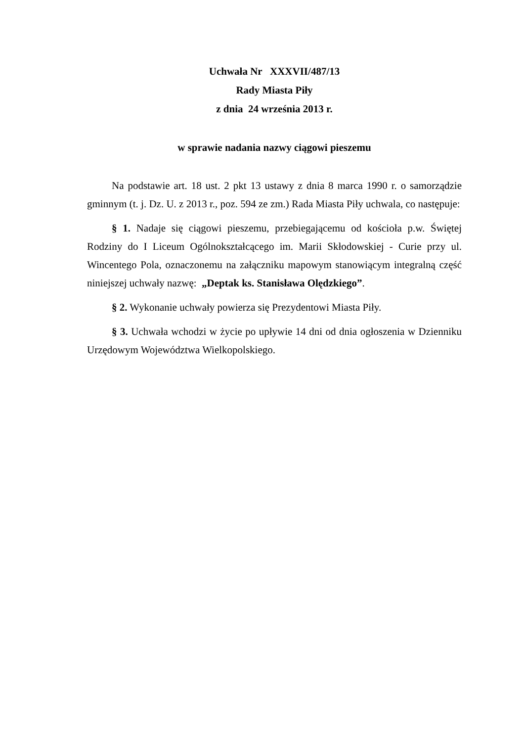Uchwała Nr XXXVII/487/13
Rady Miasta Piły
z dnia 24 września 2013 r.
w sprawie nadania nazwy ciągowi pieszemu
Na podstawie art. 18 ust. 2 pkt 13 ustawy z dnia 8 marca 1990 r. o samorządzie gminnym (t. j. Dz. U. z 2013 r., poz. 594 ze zm.) Rada Miasta Piły uchwala, co następuje:
§ 1. Nadaje się ciągowi pieszemu, przebiegającemu od kościoła p.w. Świętej Rodziny do I Liceum Ogólnokształcącego im. Marii Skłodowskiej - Curie przy ul. Wincentego Pola, oznaczonemu na załączniku mapowym stanowiącym integralną część niniejszej uchwały nazwę: „Deptak ks. Stanisława Olędzkiego”.
§ 2. Wykonanie uchwały powierza się Prezydentowi Miasta Piły.
§ 3. Uchwała wchodzi w życie po upływie 14 dni od dnia ogłoszenia w Dzienniku Urzędowym Województwa Wielkopolskiego.